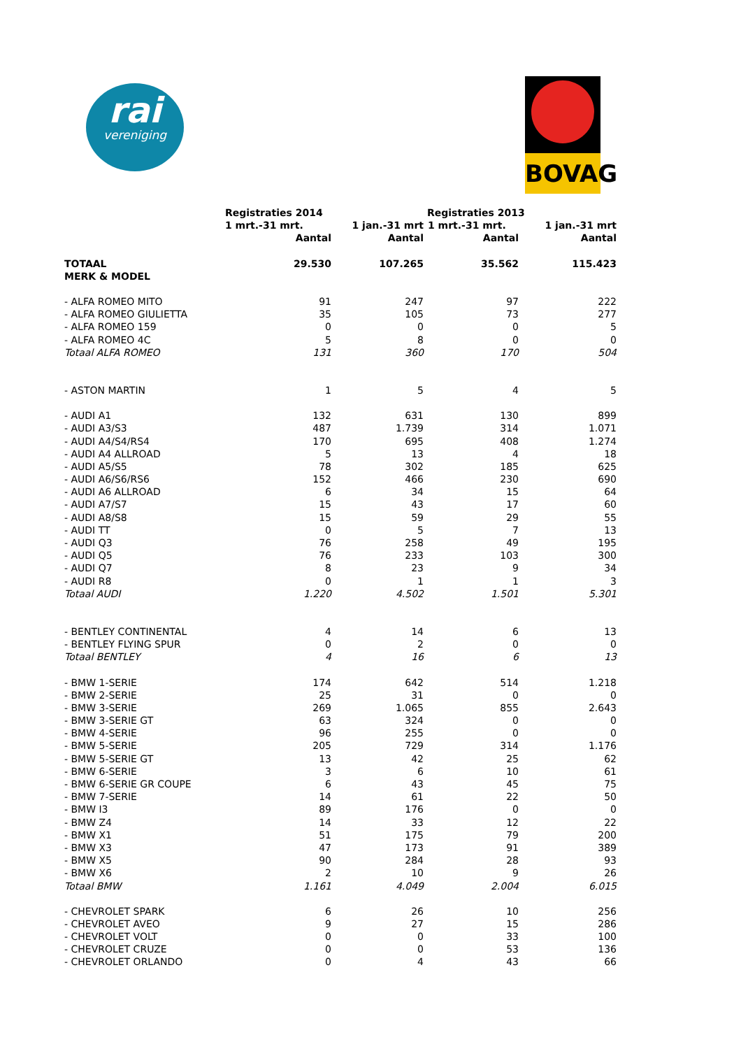rai
vereniging
BOVAG
| | Registraties 2014 | | Registraties 2013 | |
| | 1 mrt.-31 mrt. | 1 jan.-31 mrt | 1 mrt.-31 mrt. | 1 jan.-31 mrt |
| | Aantal | Aantal | Aantal | Aantal |
| TOTAAL | 29.530 | 107.265 | 35.562 | 115.423 |
| MERK & MODEL | | | | |
| - ALFA ROMEO MITO | 91 | 247 | 97 | 222 |
| - ALFA ROMEO GIULIETTA | 35 | 105 | 73 | 277 |
| - ALFA ROMEO 159 | 0 | 0 | 0 | 5 |
| - ALFA ROMEO 4C | 5 | 8 | 0 | 0 |
| Totaal ALFA ROMEO | 131 | 360 | 170 | 504 |
| - ASTON MARTIN | 1 | 5 | 4 | 5 |
| - AUDI A1 | 132 | 631 | 130 | 899 |
| - AUDI A3/S3 | 487 | 1.739 | 314 | 1.071 |
| - AUDI A4/S4/RS4 | 170 | 695 | 408 | 1.274 |
| - AUDI A4 ALLROAD | 5 | 13 | 4 | 18 |
| - AUDI A5/S5 | 78 | 302 | 185 | 625 |
| - AUDI A6/S6/RS6 | 152 | 466 | 230 | 690 |
| - AUDI A6 ALLROAD | 6 | 34 | 15 | 64 |
| - AUDI A7/S7 | 15 | 43 | 17 | 60 |
| - AUDI A8/S8 | 15 | 59 | 29 | 55 |
| - AUDI TT | 0 | 5 | 7 | 13 |
| - AUDI Q3 | 76 | 258 | 49 | 195 |
| - AUDI Q5 | 76 | 233 | 103 | 300 |
| - AUDI Q7 | 8 | 23 | 9 | 34 |
| - AUDI R8 | 0 | 1 | 1 | 3 |
| Totaal AUDI | 1.220 | 4.502 | 1.501 | 5.301 |
| - BENTLEY CONTINENTAL | 4 | 14 | 6 | 13 |
| - BENTLEY FLYING SPUR | 0 | 2 | 0 | 0 |
| Totaal BENTLEY | 4 | 16 | 6 | 13 |
| - BMW 1-SERIE | 174 | 642 | 514 | 1.218 |
| - BMW 2-SERIE | 25 | 31 | 0 | 0 |
| - BMW 3-SERIE | 269 | 1.065 | 855 | 2.643 |
| - BMW 3-SERIE GT | 63 | 324 | 0 | 0 |
| - BMW 4-SERIE | 96 | 255 | 0 | 0 |
| - BMW 5-SERIE | 205 | 729 | 314 | 1.176 |
| - BMW 5-SERIE GT | 13 | 42 | 25 | 62 |
| - BMW 6-SERIE | 3 | 6 | 10 | 61 |
| - BMW 6-SERIE GR COUPE | 6 | 43 | 45 | 75 |
| - BMW 7-SERIE | 14 | 61 | 22 | 50 |
| - BMW I3 | 89 | 176 | 0 | 0 |
| - BMW Z4 | 14 | 33 | 12 | 22 |
| - BMW X1 | 51 | 175 | 79 | 200 |
| - BMW X3 | 47 | 173 | 91 | 389 |
| - BMW X5 | 90 | 284 | 28 | 93 |
| - BMW X6 | 2 | 10 | 9 | 26 |
| Totaal BMW | 1.161 | 4.049 | 2.004 | 6.015 |
| - CHEVROLET SPARK | 6 | 26 | 10 | 256 |
| - CHEVROLET AVEO | 9 | 27 | 15 | 286 |
| - CHEVROLET VOLT | 0 | 0 | 33 | 100 |
| - CHEVROLET CRUZE | 0 | 0 | 53 | 136 |
| - CHEVROLET ORLANDO | 0 | 4 | 43 | 66 |